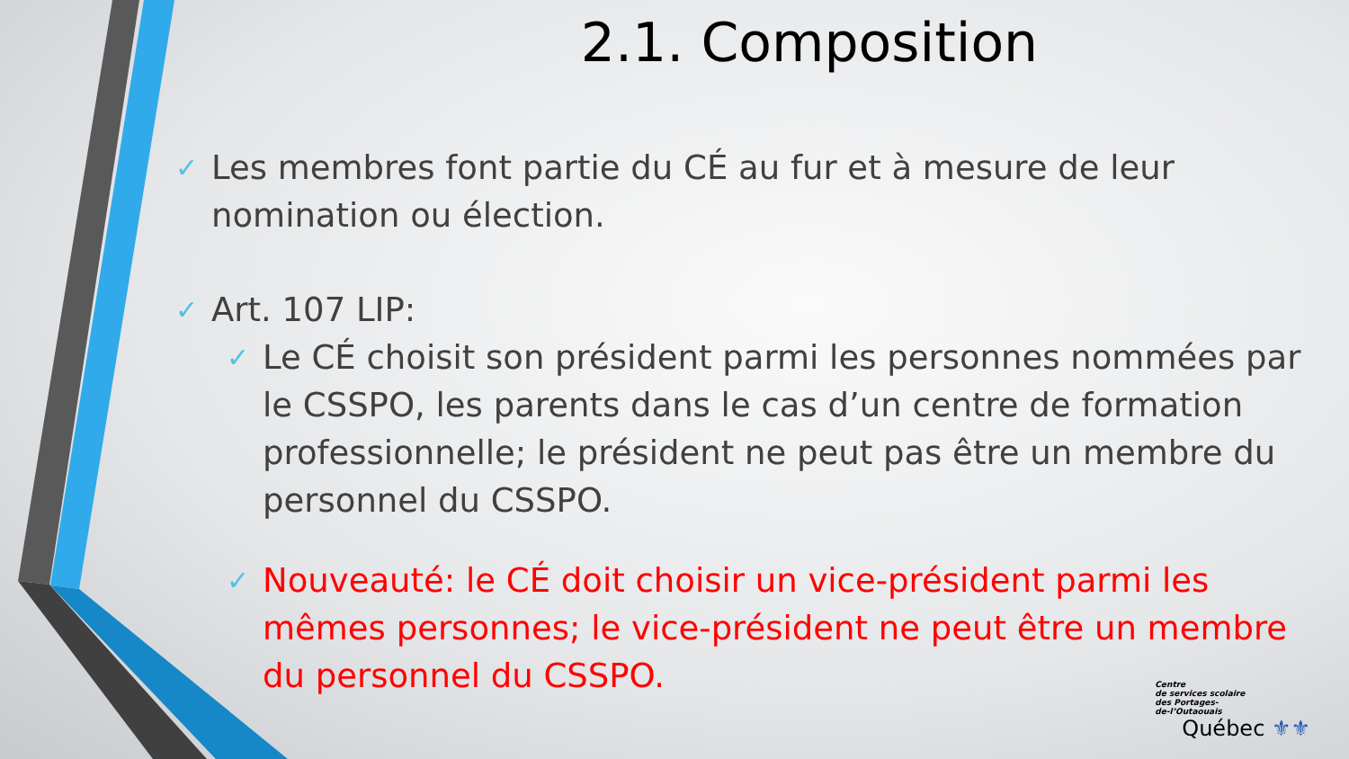2.1. Composition
✓
Les membres font partie du CÉ au fur et à mesure de leur nomination ou élection.
✓
Art. 107 LIP:
✓
Le CÉ choisit son président parmi les personnes nommées par le CSSPO, les parents dans le cas d’un centre de formation professionnelle; le président ne peut pas être un membre du personnel du CSSPO.
✓
Nouveauté: le CÉ doit choisir un vice-président parmi les mêmes personnes; le vice-président ne peut être un membre du personnel du CSSPO.
Centre
de services scolaire
des Portages-
de-l’Outaouais
Québec ⚜⚜